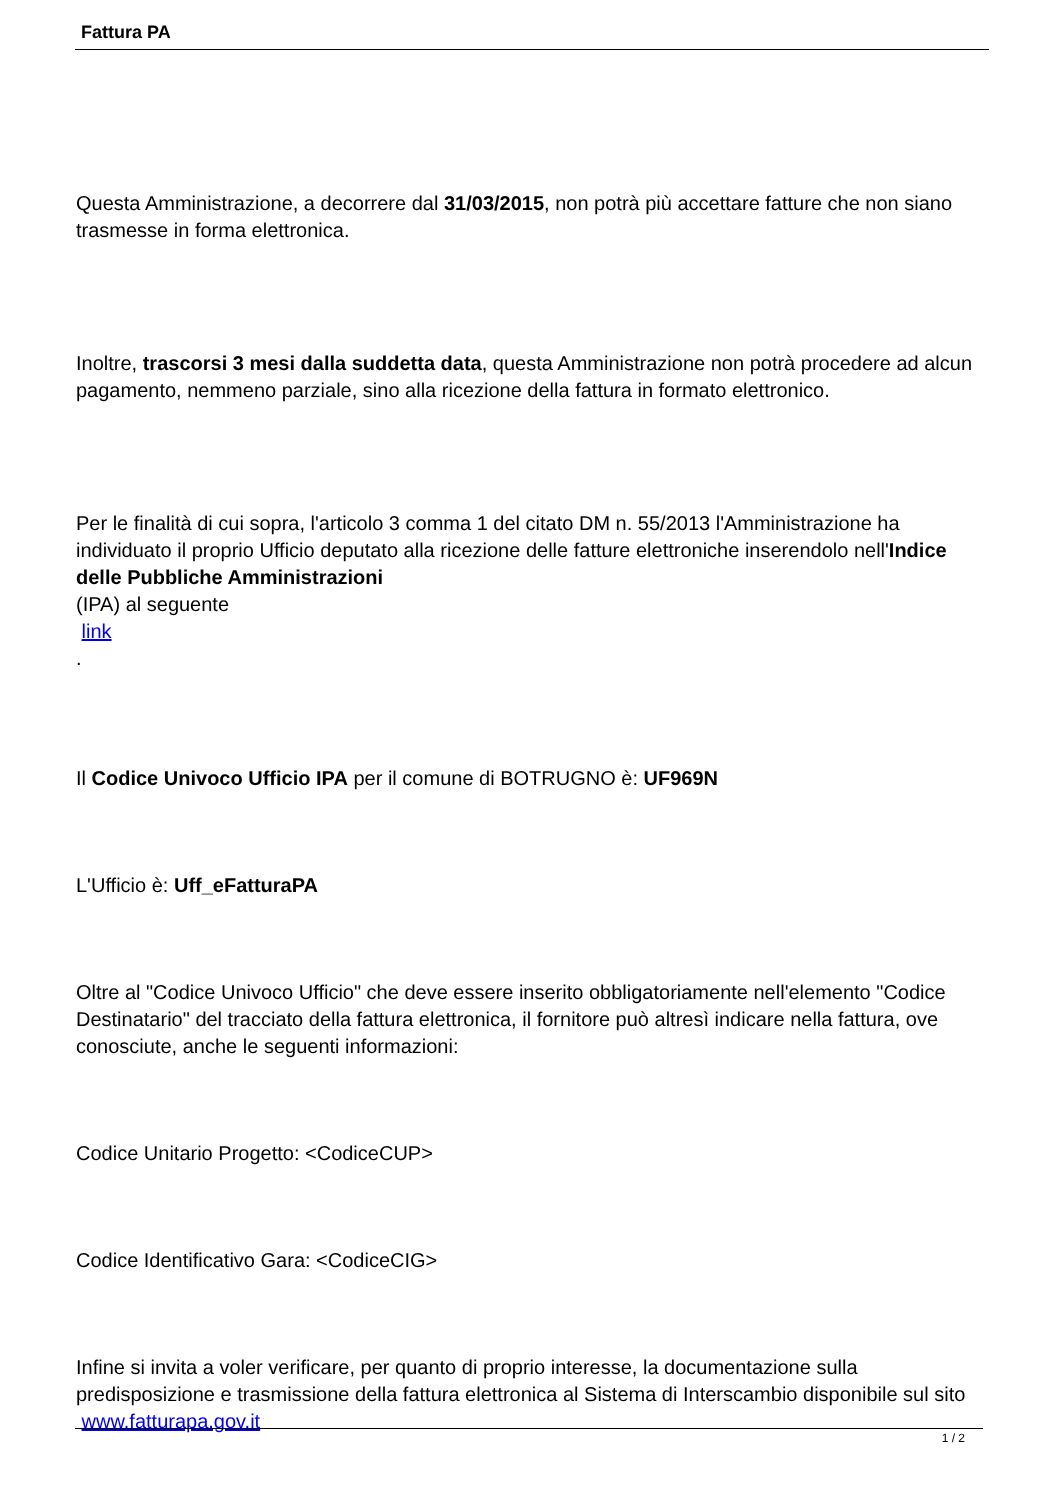Fattura PA
Questa Amministrazione, a decorrere dal 31/03/2015, non potrà più accettare fatture che non siano trasmesse in forma elettronica.
Inoltre, trascorsi 3 mesi dalla suddetta data, questa Amministrazione non potrà procedere ad alcun pagamento, nemmeno parziale, sino alla ricezione della fattura in formato elettronico.
Per le finalità di cui sopra, l'articolo 3 comma 1 del citato DM n. 55/2013 l'Amministrazione ha individuato il proprio Ufficio deputato alla ricezione delle fatture elettroniche inserendolo nell'Indice delle Pubbliche Amministrazioni
(IPA) al seguente
link
.
Il Codice Univoco Ufficio IPA per il comune di BOTRUGNO è: UF969N
L'Ufficio è: Uff_eFatturaPA
Oltre al "Codice Univoco Ufficio" che deve essere inserito obbligatoriamente nell'elemento "Codice Destinatario" del tracciato della fattura elettronica, il fornitore può altresì indicare nella fattura, ove conosciute, anche le seguenti informazioni:
Codice Unitario Progetto: <CodiceCUP>
Codice Identificativo Gara: <CodiceCIG>
Infine si invita a voler verificare, per quanto di proprio interesse, la documentazione sulla predisposizione e trasmissione della fattura elettronica al Sistema di Interscambio disponibile sul sito www.fatturapa.gov.it
1 / 2